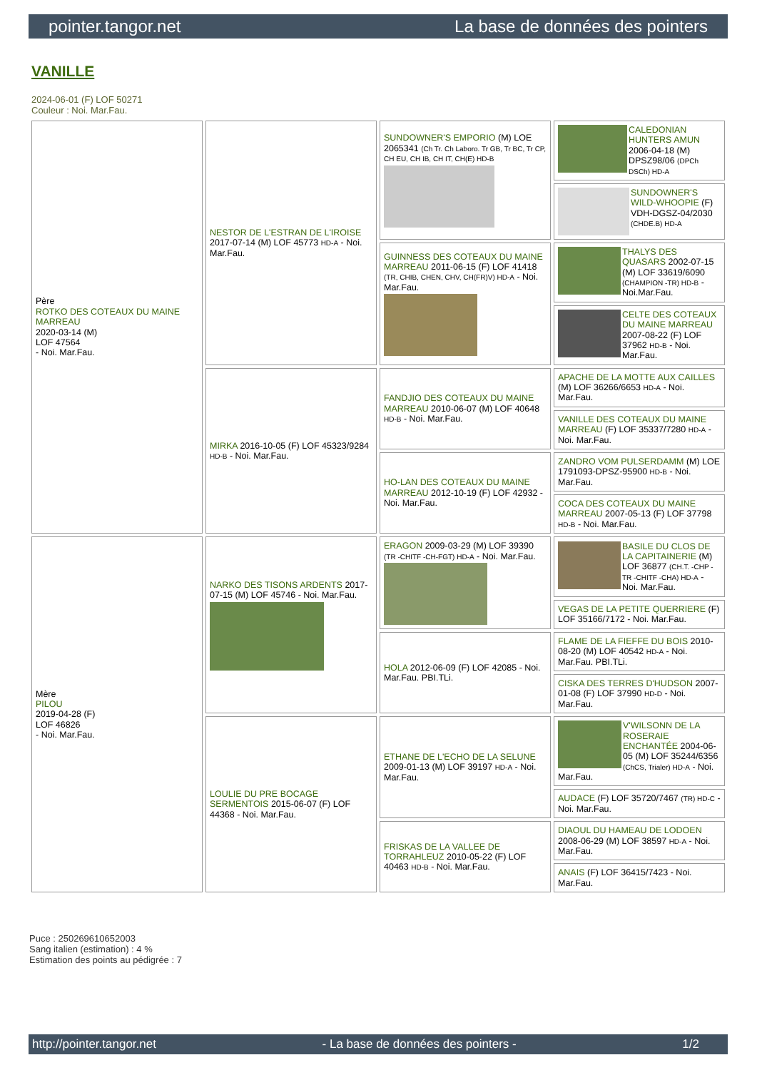pointer.tangor.net La base de données des pointers
VANILLE
2024-06-01 (F) LOF 50271
Couleur : Noi. Mar.Fau.
| Père ROTKO DES COTEAUX DU MAINE MARREAU 2020-03-14 (M) LOF 47564 - Noi. Mar.Fau. | NESTOR DE L'ESTRAN DE L'IROISE 2017-07-14 (M) LOF 45773 HD-A - Noi. Mar.Fau. | SUNDOWNER'S EMPORIO (M) LOE 2065341 (Ch Tr. Ch Laboro. Tr GB, Tr BC, Tr CP, CH EU, CH IB, CH IT, CH(E) HD-B | CALEDONIAN HUNTERS AMUN 2006-04-18 (M) DPSZ98/06 (DPCh DSCh) HD-A |
| | | | SUNDOWNER'S WILD-WHOOPIE (F) VDH-DGSZ-04/2030 (CHDE.B) HD-A |
| | | GUINNESS DES COTEAUX DU MAINE MARREAU 2011-06-15 (F) LOF 41418 (TR, CHIB, CHEN, CHV, CH(FR)V) HD-A - Noi. Mar.Fau. | THALYS DES QUASARS 2002-07-15 (M) LOF 33619/6090 (CHAMPION -TR) HD-B - Noi.Mar.Fau. |
| | | | CELTE DES COTEAUX DU MAINE MARREAU 2007-08-22 (F) LOF 37962 HD-B - Noi. Mar.Fau. |
| | MIRKA 2016-10-05 (F) LOF 45323/9284 HD-B - Noi. Mar.Fau. | FANDJIO DES COTEAUX DU MAINE MARREAU 2010-06-07 (M) LOF 40648 HD-B - Noi. Mar.Fau. | APACHE DE LA MOTTE AUX CAILLES (M) LOF 36266/6653 HD-A - Noi. Mar.Fau. |
| | | | VANILLE DES COTEAUX DU MAINE MARREAU (F) LOF 35337/7280 HD-A - Noi. Mar.Fau. |
| | | HO-LAN DES COTEAUX DU MAINE MARREAU 2012-10-19 (F) LOF 42932 - Noi. Mar.Fau. | ZANDRO VOM PULSERDAMM (M) LOE 1791093-DPSZ-95900 HD-B - Noi. Mar.Fau. |
| | | | COCA DES COTEAUX DU MAINE MARREAU 2007-05-13 (F) LOF 37798 HD-B - Noi. Mar.Fau. |
| Mère PILOU 2019-04-28 (F) LOF 46826 - Noi. Mar.Fau. | NARKO DES TISONS ARDENTS 2017-07-15 (M) LOF 45746 - Noi. Mar.Fau. | ERAGON 2009-03-29 (M) LOF 39390 (TR -CHITF -CH-FGT) HD-A - Noi. Mar.Fau. | BASILE DU CLOS DE LA CAPITAINERIE (M) LOF 36877 (CH.T. -CHP -TR -CHITF -CHA) HD-A - Noi. Mar.Fau. |
| | | | VEGAS DE LA PETITE QUERRIERE (F) LOF 35166/7172 - Noi. Mar.Fau. |
| | | HOLA 2012-06-09 (F) LOF 42085 - Noi. Mar.Fau. PBI.TLi. | FLAME DE LA FIEFFE DU BOIS 2010-08-20 (M) LOF 40542 HD-A - Noi. Mar.Fau. PBI.TLi. |
| | | | CISKA DES TERRES D'HUDSON 2007-01-08 (F) LOF 37990 HD-D - Noi. Mar.Fau. |
| | LOULIE DU PRE BOCAGE SERMENTOIS 2015-06-07 (F) LOF 44368 - Noi. Mar.Fau. | ETHANE DE L'ECHO DE LA SELUNE 2009-01-13 (M) LOF 39197 HD-A - Noi. Mar.Fau. | V'WILSONN DE LA ROSERAIE ENCHANTÉE 2004-06-05 (M) LOF 35244/6356 (ChCS, Trialer) HD-A - Noi. Mar.Fau. |
| | | | AUDACE (F) LOF 35720/7467 (TR) HD-C - Noi. Mar.Fau. |
| | | FRISKAS DE LA VALLEE DE TORRAHLEUZ 2010-05-22 (F) LOF 40463 HD-B - Noi. Mar.Fau. | DIAOUL DU HAMEAU DE LODOEN 2008-06-29 (M) LOF 38597 HD-A - Noi. Mar.Fau. |
| | | | ANAIS (F) LOF 36415/7423 - Noi. Mar.Fau. |
Puce : 250269610652003
Sang italien (estimation) : 4 %
Estimation des points au pédigrée : 7
http://pointer.tangor.net - La base de données des pointers - 1/2